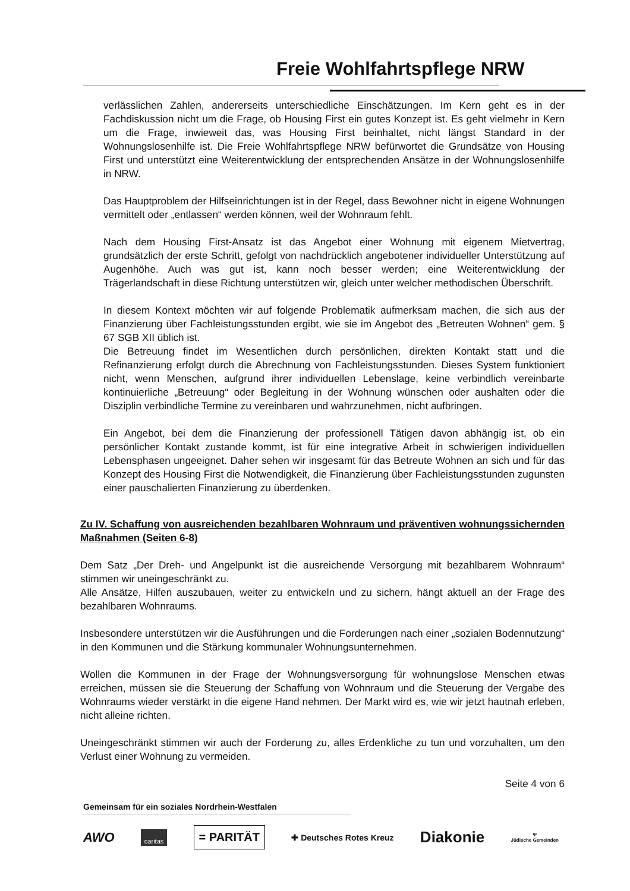Freie Wohlfahrtspflege NRW
verlässlichen Zahlen, andererseits unterschiedliche Einschätzungen. Im Kern geht es in der Fachdiskussion nicht um die Frage, ob Housing First ein gutes Konzept ist. Es geht vielmehr in Kern um die Frage, inwieweit das, was Housing First beinhaltet, nicht längst Standard in der Wohnungslosenhilfe ist. Die Freie Wohlfahrtspflege NRW befürwortet die Grundsätze von Housing First und unterstützt eine Weiterentwicklung der entsprechenden Ansätze in der Wohnungslosenhilfe in NRW.
Das Hauptproblem der Hilfseinrichtungen ist in der Regel, dass Bewohner nicht in eigene Wohnungen vermittelt oder „entlassen“ werden können, weil der Wohnraum fehlt.
Nach dem Housing First-Ansatz ist das Angebot einer Wohnung mit eigenem Mietvertrag, grundsätzlich der erste Schritt, gefolgt von nachdrücklich angebotener individueller Unterstützung auf Augenhöhe. Auch was gut ist, kann noch besser werden; eine Weiterentwicklung der Trägerlandschaft in diese Richtung unterstützen wir, gleich unter welcher methodischen Überschrift.
In diesem Kontext möchten wir auf folgende Problematik aufmerksam machen, die sich aus der Finanzierung über Fachleistungsstunden ergibt, wie sie im Angebot des „Betreuten Wohnen“ gem. § 67 SGB XII üblich ist.
Die Betreuung findet im Wesentlichen durch persönlichen, direkten Kontakt statt und die Refinanzierung erfolgt durch die Abrechnung von Fachleistungsstunden. Dieses System funktioniert nicht, wenn Menschen, aufgrund ihrer individuellen Lebenslage, keine verbindlich vereinbarte kontinuierliche „Betreuung“ oder Begleitung in der Wohnung wünschen oder aushalten oder die Disziplin verbindliche Termine zu vereinbaren und wahrzunehmen, nicht aufbringen.
Ein Angebot, bei dem die Finanzierung der professionell Tätigen davon abhängig ist, ob ein persönlicher Kontakt zustande kommt, ist für eine integrative Arbeit in schwierigen individuellen Lebensphasen ungeeignet. Daher sehen wir insgesamt für das Betreute Wohnen an sich und für das Konzept des Housing First die Notwendigkeit, die Finanzierung über Fachleistungsstunden zugunsten einer pauschalierten Finanzierung zu überdenken.
Zu IV. Schaffung von ausreichenden bezahlbaren Wohnraum und präventiven wohnungssichernden Maßnahmen (Seiten 6-8)
Dem Satz „Der Dreh- und Angelpunkt ist die ausreichende Versorgung mit bezahlbarem Wohnraum“ stimmen wir uneingeschränkt zu.
Alle Ansätze, Hilfen auszubauen, weiter zu entwickeln und zu sichern, hängt aktuell an der Frage des bezahlbaren Wohnraums.
Insbesondere unterstützen wir die Ausführungen und die Forderungen nach einer „sozialen Bodennutzung“ in den Kommunen und die Stärkung kommunaler Wohnungsunternehmen.
Wollen die Kommunen in der Frage der Wohnungsversorgung für wohnungslose Menschen etwas erreichen, müssen sie die Steuerung der Schaffung von Wohnraum und die Steuerung der Vergabe des Wohnraums wieder verstärkt in die eigene Hand nehmen. Der Markt wird es, wie wir jetzt hautnah erleben, nicht alleine richten.
Uneingeschränkt stimmen wir auch der Forderung zu, alles Erdenkliche zu tun und vorzuhalten, um den Verlust einer Wohnung zu vermeiden.
Seite 4 von 6
Gemeinsam für ein soziales Nordrhein-Westfalen
AWO caritas = PARITÄT ✚ Deutsches Rotes Kreuz Diakonie Ψ
Jüdische Gemeinden